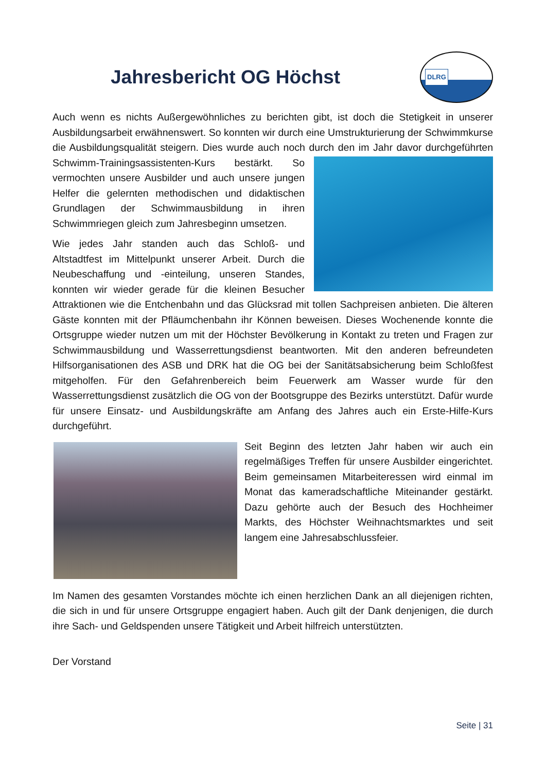Jahresbericht OG Höchst
DLRG
Auch wenn es nichts Außergewöhnliches zu berichten gibt, ist doch die Stetigkeit in unserer Ausbildungsarbeit erwähnenswert. So konnten wir durch eine Umstrukturierung der Schwimmkurse die Ausbildungsqualität steigern. Dies wurde auch noch durch den im Jahr davor durchgeführten Schwimm-Trainingsassistenten- Kurs bestärkt. So vermochten unsere Ausbilder und auch unsere jungen Helfer die gelernten methodischen und didaktischen Grundlagen der Schwimmausbildung in ihren Schwimmriegen gleich zum Jahresbeginn umsetzen.
Wie jedes Jahr standen auch das Schloß- und Altstadtfest im Mittelpunkt unserer Arbeit. Durch die Neubeschaffung und -einteilung, unseren Standes, konnten wir wieder gerade für die kleinen Besucher Attraktionen wie die Entchenbahn und das Glücksrad mit tollen Sachpreisen anbieten. Die älteren Gäste konnten mit der Pfläumchenbahn ihr Können beweisen. Dieses Wochenende konnte die Ortsgruppe wieder nutzen um mit der Höchster Bevölkerung in Kontakt zu treten und Fragen zur Schwimmausbildung und Wasserrettungsdienst beantworten. Mit den anderen befreundeten Hilfsorganisationen des ASB und DRK hat die OG bei der Sanitätsabsicherung beim Schloßfest mitgeholfen. Für den Gefahrenbereich beim Feuerwerk am Wasser wurde für den Wasserrettungsdienst zusätzlich die OG von der Bootsgruppe des Bezirks unterstützt. Dafür wurde für unsere Einsatz- und Ausbildungskräfte am Anfang des Jahres auch ein Erste-Hilfe-Kurs durchgeführt.
Seit Beginn des letzten Jahr haben wir auch ein regelmäßiges Treffen für unsere Ausbilder eingerichtet. Beim gemeinsamen Mitarbeiteressen wird einmal im Monat das kameradschaftliche Miteinander gestärkt. Dazu gehörte auch der Besuch des Hochheimer Markts, des Höchster Weihnachtsmarktes und seit langem eine Jahresabschlussfeier.
Im Namen des gesamten Vorstandes möchte ich einen herzlichen Dank an all diejenigen richten, die sich in und für unsere Ortsgruppe engagiert haben. Auch gilt der Dank denjenigen, die durch ihre Sach- und Geldspenden unsere Tätigkeit und Arbeit hilfreich unterstützten.
Der Vorstand
Seite | 31